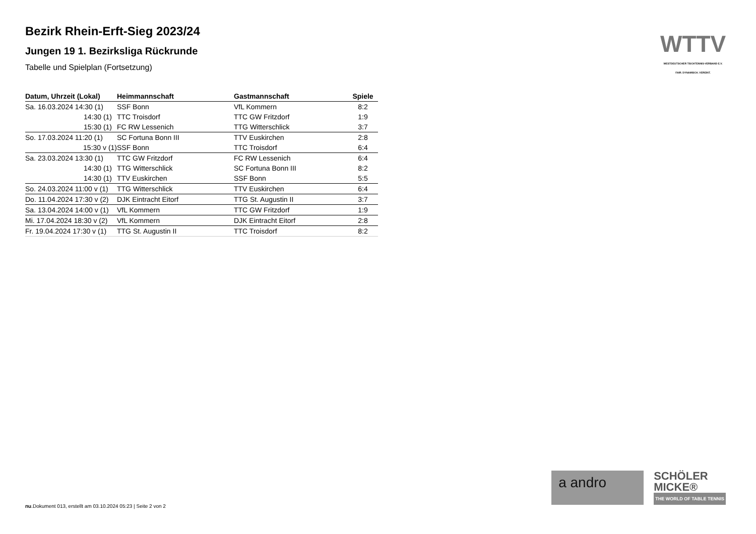Bezirk Rhein-Erft-Sieg 2023/24
Jungen 19 1. Bezirksliga Rückrunde
Tabelle und Spielplan (Fortsetzung)
| Datum, Uhrzeit (Lokal) | Heimmannschaft | Gastmannschaft | Spiele |
| --- | --- | --- | --- |
| Sa. 16.03.2024 14:30 (1) | SSF Bonn | VfL Kommern | 8:2 |
| 14:30 (1) | TTC Troisdorf | TTC GW Fritzdorf | 1:9 |
| 15:30 (1) | FC RW Lessenich | TTG Witterschlick | 3:7 |
| So. 17.03.2024 11:20 (1) | SC Fortuna Bonn III | TTV Euskirchen | 2:8 |
| 15:30 v (1) | SSF Bonn | TTC Troisdorf | 6:4 |
| Sa. 23.03.2024 13:30 (1) | TTC GW Fritzdorf | FC RW Lessenich | 6:4 |
| 14:30 (1) | TTG Witterschlick | SC Fortuna Bonn III | 8:2 |
| 14:30 (1) | TTV Euskirchen | SSF Bonn | 5:5 |
| So. 24.03.2024 11:00 v (1) | TTG Witterschlick | TTV Euskirchen | 6:4 |
| Do. 11.04.2024 17:30 v (2) | DJK Eintracht Eitorf | TTG St. Augustin II | 3:7 |
| Sa. 13.04.2024 14:00 v (1) | VfL Kommern | TTC GW Fritzdorf | 1:9 |
| Mi. 17.04.2024 18:30 v (2) | VfL Kommern | DJK Eintracht Eitorf | 2:8 |
| Fr. 19.04.2024 17:30 v (1) | TTG St. Augustin II | TTC Troisdorf | 8:2 |
WTTV
WESTDEUTSCHER TISCHTENNIS-VERBAND E.V.
FAIR. DYNAMISCH. VEREINT.
a andro
SCHÖLER
MICKE®
THE WORLD OF TABLE TENNIS
nu.Dokument 013, erstellt am 03.10.2024 05:23 | Seite 2 von 2